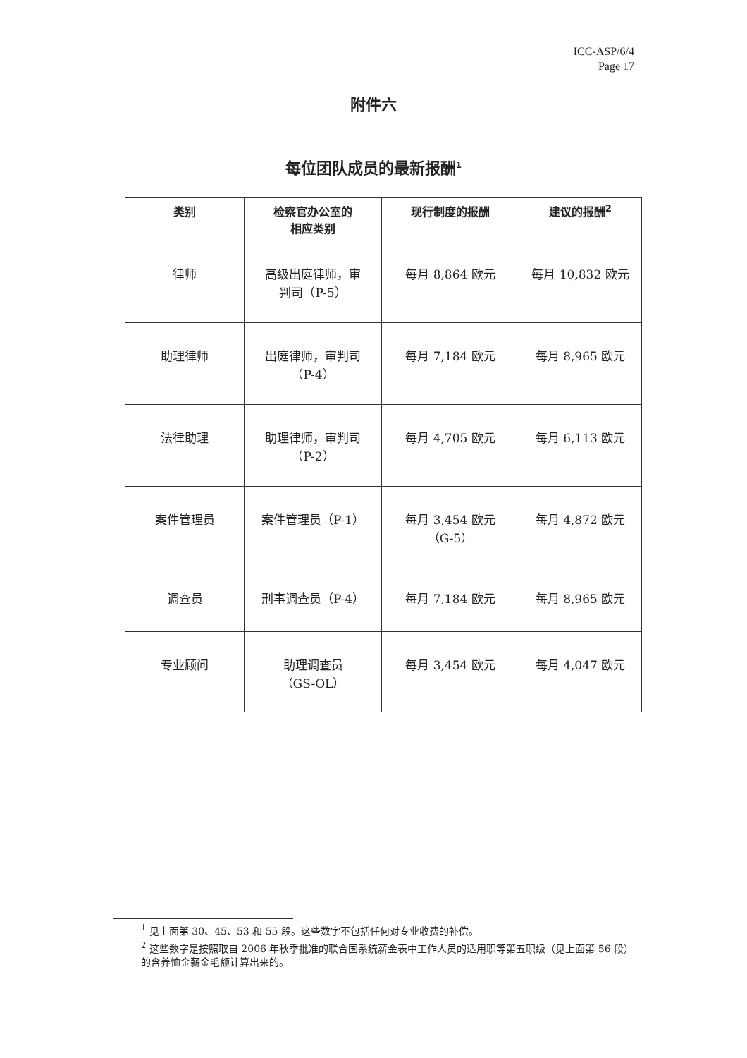ICC-ASP/6/4
Page 17
附件六
每位团队成员的最新报酬<sup>1</sup>
| 类别 | 检察官办公室的 相应类别 | 现行制度的报酬 | 建议的报酬<sup>2</sup> |
| --- | --- | --- | --- |
| 律师 | 高级出庭律师，审 判司（P-5） | 每月 8,864 欧元 | 每月 10,832 欧元 |
| 助理律师 | 出庭律师，审判司 （P-4） | 每月 7,184 欧元 | 每月 8,965 欧元 |
| 法律助理 | 助理律师，审判司 （P-2） | 每月 4,705 欧元 | 每月 6,113 欧元 |
| 案件管理员 | 案件管理员（P-1） | 每月 3,454 欧元 （G-5） | 每月 4,872 欧元 |
| 调查员 | 刑事调查员（P-4） | 每月 7,184 欧元 | 每月 8,965 欧元 |
| 专业顾问 | 助理调查员 （GS-OL） | 每月 3,454 欧元 | 每月 4,047 欧元 |
<sup>1</sup> 见上面第 30、45、53 和 55 段。这些数字不包括任何对专业收费的补偿。
<sup>2</sup> 这些数字是按照取自 2006 年秋季批准的联合国系统薪金表中工作人员的适用职等第五职级（见上面第 56 段）的含养恤金薪金毛额计算出来的。